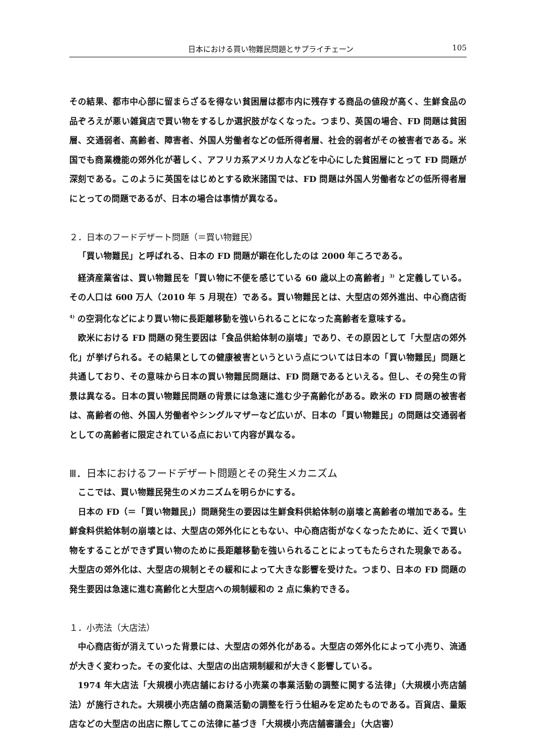日本における買い物難民問題とサプライチェーン 105
その結果、都市中心部に留まらざるを得ない貧困層は都市内に残存する商品の値段が高く、生鮮食品の品ぞろえが悪い雑貨店で買い物をするしか選択肢がなくなった。つまり、英国の場合、FD 問題は貧困層、交通弱者、高齢者、障害者、外国人労働者などの低所得者層、社会的弱者がその被害者である。米国でも商業機能の郊外化が著しく、アフリカ系アメリカ人などを中心にした貧困層にとって FD 問題が深刻である。このように英国をはじめとする欧米諸国では、FD 問題は外国人労働者などの低所得者層にとっての問題であるが、日本の場合は事情が異なる。
２．日本のフードデザート問題（＝買い物難民）
「買い物難民」と呼ばれる、日本の FD 問題が顕在化したのは 2000 年ころである。
経済産業省は、買い物難民を「買い物に不便を感じている 60 歳以上の高齢者」<sup>3)</sup> と定義している。その人口は 600 万人（2010 年 5 月現在）である。買い物難民とは、大型店の郊外進出、中心商店街 <sup>4)</sup> の空洞化などにより買い物に長距離移動を強いられることになった高齢者を意味する。
欧米における FD 問題の発生要因は「食品供給体制の崩壊」であり、その原因として「大型店の郊外化」が挙げられる。その結果としての健康被害というという点については日本の「買い物難民」問題と共通しており、その意味から日本の買い物難民問題は、FD 問題であるといえる。但し、その発生の背景は異なる。日本の買い物難民問題の背景には急速に進む少子高齢化がある。欧米の FD 問題の被害者は、高齢者の他、外国人労働者やシングルマザーなど広いが、日本の「買い物難民」の問題は交通弱者としての高齢者に限定されている点において内容が異なる。
Ⅲ．日本におけるフードデザート問題とその発生メカニズム
ここでは、買い物難民発生のメカニズムを明らかにする。
日本の FD（＝「買い物難民」）問題発生の要因は生鮮食料供給体制の崩壊と高齢者の増加である。生鮮食料供給体制の崩壊とは、大型店の郊外化にともない、中心商店街がなくなったために、近くで買い物をすることができず買い物のために長距離移動を強いられることによってもたらされた現象である。大型店の郊外化は、大型店の規制とその緩和によって大きな影響を受けた。つまり、日本の FD 問題の発生要因は急速に進む高齢化と大型店への規制緩和の 2 点に集約できる。
１．小売法（大店法）
中心商店街が消えていった背景には、大型店の郊外化がある。大型店の郊外化によって小売り、流通が大きく変わった。その変化は、大型店の出店規制緩和が大きく影響している。
1974 年大店法「大規模小売店舗における小売業の事業活動の調整に関する法律」（大規模小売店舗法）が施行された。大規模小売店舗の商業活動の調整を行う仕組みを定めたものである。百貨店、量販店などの大型店の出店に際してこの法律に基づき「大規模小売店舗審議会」（大店審）